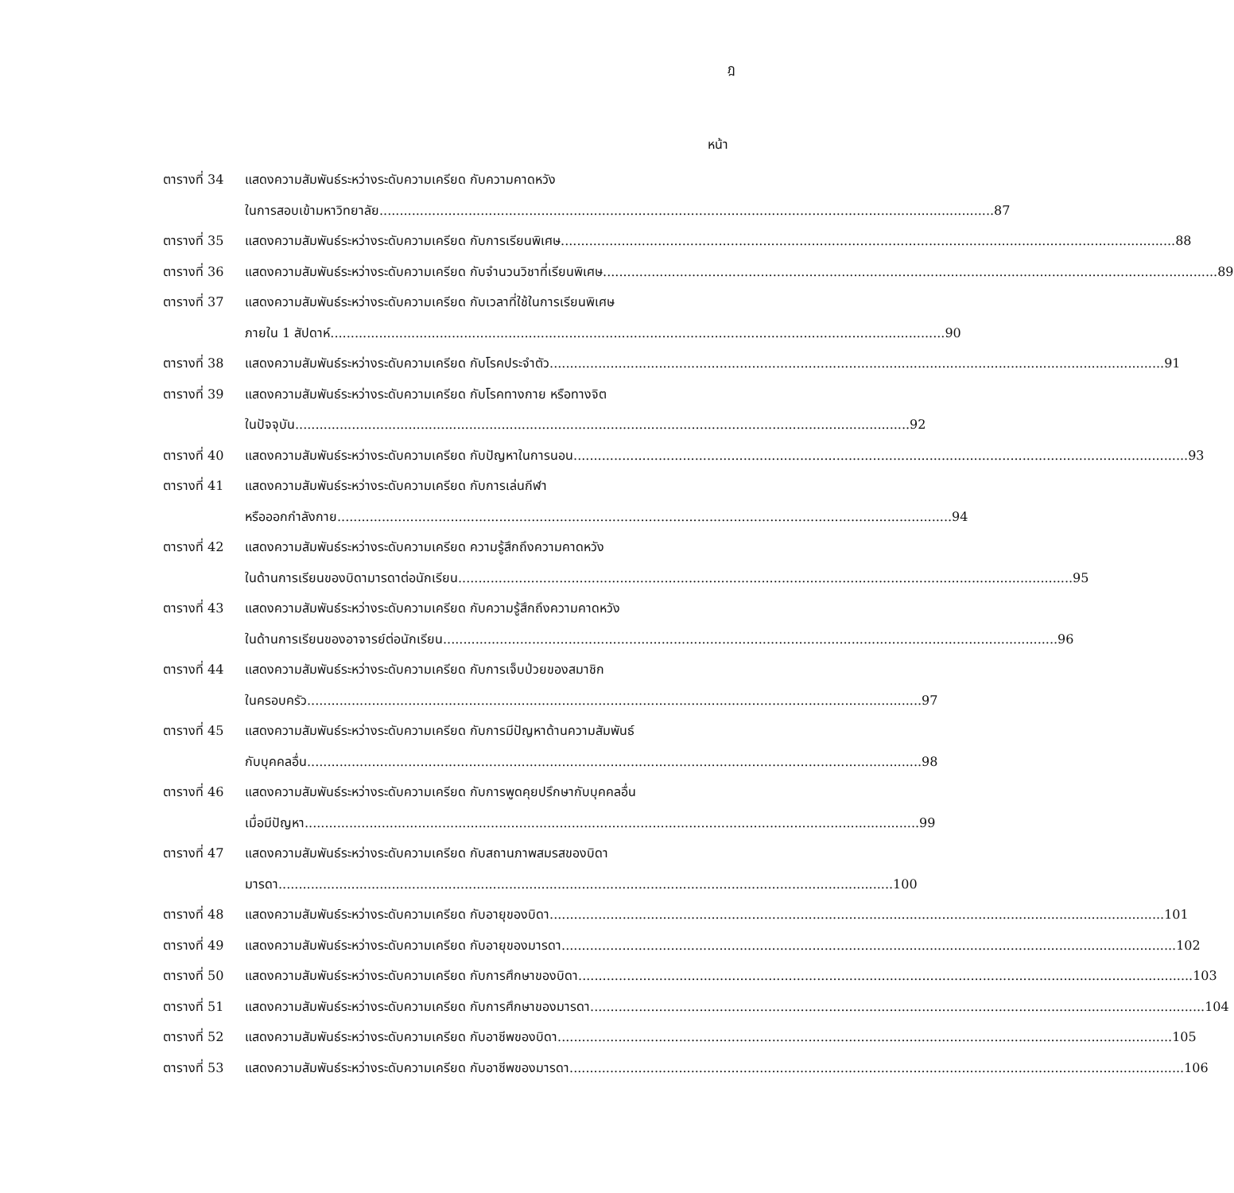ฎ
หน้า
ตารางที่ 34
แสดงความสัมพันธ์ระหว่างระดับความเครียด กับความคาดหวัง
ในการสอบเข้ามหาวิทยาลัย 87
ตารางที่ 35
แสดงความสัมพันธ์ระหว่างระดับความเครียด กับการเรียนพิเศษ 88
ตารางที่ 36
แสดงความสัมพันธ์ระหว่างระดับความเครียด กับจำนวนวิชาที่เรียนพิเศษ 89
ตารางที่ 37
แสดงความสัมพันธ์ระหว่างระดับความเครียด กับเวลาที่ใช้ในการเรียนพิเศษ
ภายใน 1 สัปดาห์ 90
ตารางที่ 38
แสดงความสัมพันธ์ระหว่างระดับความเครียด กับโรคประจำตัว 91
ตารางที่ 39
แสดงความสัมพันธ์ระหว่างระดับความเครียด กับโรคทางกาย หรือทางจิต
ในปัจจุบัน 92
ตารางที่ 40
แสดงความสัมพันธ์ระหว่างระดับความเครียด กับปัญหาในการนอน 93
ตารางที่ 41
แสดงความสัมพันธ์ระหว่างระดับความเครียด กับการเล่นกีฬา
หรือออกกำลังกาย 94
ตารางที่ 42
แสดงความสัมพันธ์ระหว่างระดับความเครียด ความรู้สึกถึงความคาดหวัง
ในด้านการเรียนของบิดามารดาต่อนักเรียน 95
ตารางที่ 43
แสดงความสัมพันธ์ระหว่างระดับความเครียด กับความรู้สึกถึงความคาดหวัง
ในด้านการเรียนของอาจารย์ต่อนักเรียน 96
ตารางที่ 44
แสดงความสัมพันธ์ระหว่างระดับความเครียด กับการเจ็บป่วยของสมาชิก
ในครอบครัว 97
ตารางที่ 45
แสดงความสัมพันธ์ระหว่างระดับความเครียด กับการมีปัญหาด้านความสัมพันธ์
กับบุคคลอื่น 98
ตารางที่ 46
แสดงความสัมพันธ์ระหว่างระดับความเครียด กับการพูดคุยปรึกษากับบุคคลอื่น
เมื่อมีปัญหา 99
ตารางที่ 47
แสดงความสัมพันธ์ระหว่างระดับความเครียด กับสถานภาพสมรสของบิดา
มารดา 100
ตารางที่ 48
แสดงความสัมพันธ์ระหว่างระดับความเครียด กับอายุของบิดา 101
ตารางที่ 49
แสดงความสัมพันธ์ระหว่างระดับความเครียด กับอายุของมารดา 102
ตารางที่ 50
แสดงความสัมพันธ์ระหว่างระดับความเครียด กับการศึกษาของบิดา 103
ตารางที่ 51
แสดงความสัมพันธ์ระหว่างระดับความเครียด กับการศึกษาของมารดา 104
ตารางที่ 52
แสดงความสัมพันธ์ระหว่างระดับความเครียด กับอาชีพของบิดา 105
ตารางที่ 53
แสดงความสัมพันธ์ระหว่างระดับความเครียด กับอาชีพของมารดา 106